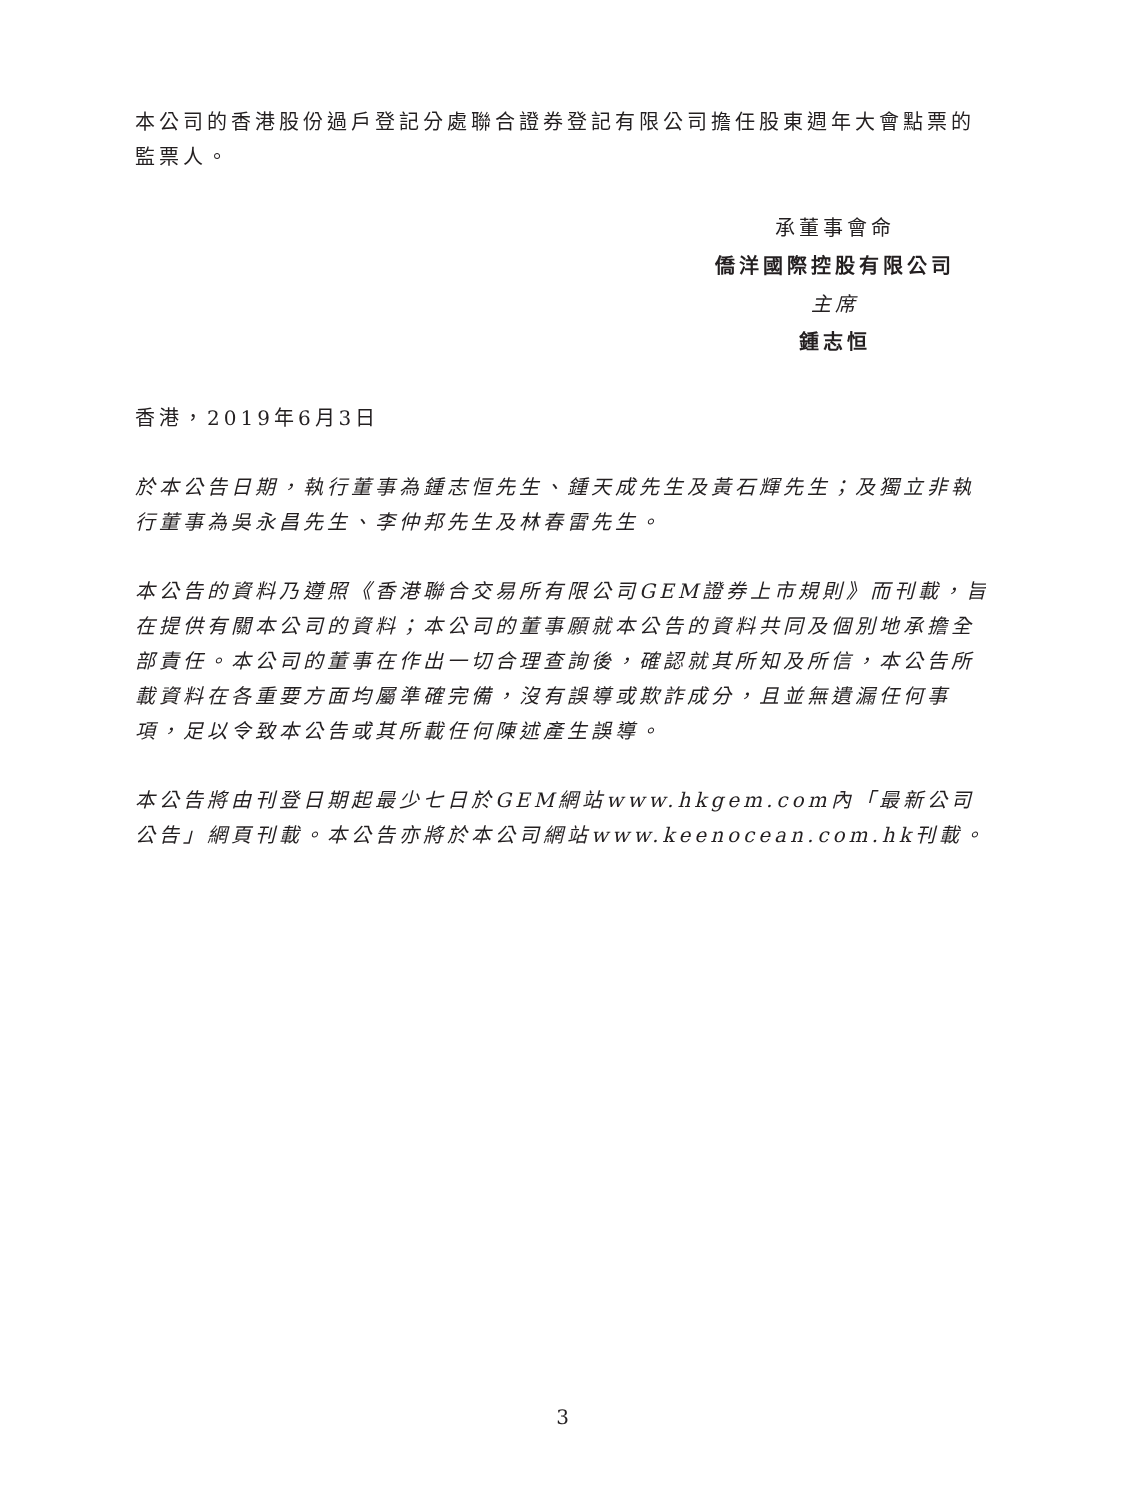本公司的香港股份過戶登記分處聯合證券登記有限公司擔任股東週年大會點票的監票人。
承董事會命
僑洋國際控股有限公司
主席
鍾志恒
香港，2019年6月3日
於本公告日期，執行董事為鍾志恒先生、鍾天成先生及黃石輝先生；及獨立非執行董事為吳永昌先生、李仲邦先生及林春雷先生。
本公告的資料乃遵照《香港聯合交易所有限公司GEM證券上市規則》而刊載，旨在提供有關本公司的資料；本公司的董事願就本公告的資料共同及個別地承擔全部責任。本公司的董事在作出一切合理查詢後，確認就其所知及所信，本公告所載資料在各重要方面均屬準確完備，沒有誤導或欺詐成分，且並無遺漏任何事項，足以令致本公告或其所載任何陳述產生誤導。
本公告將由刊登日期起最少七日於GEM網站www.hkgem.com內「最新公司公告」網頁刊載。本公告亦將於本公司網站www.keenocean.com.hk刊載。
3